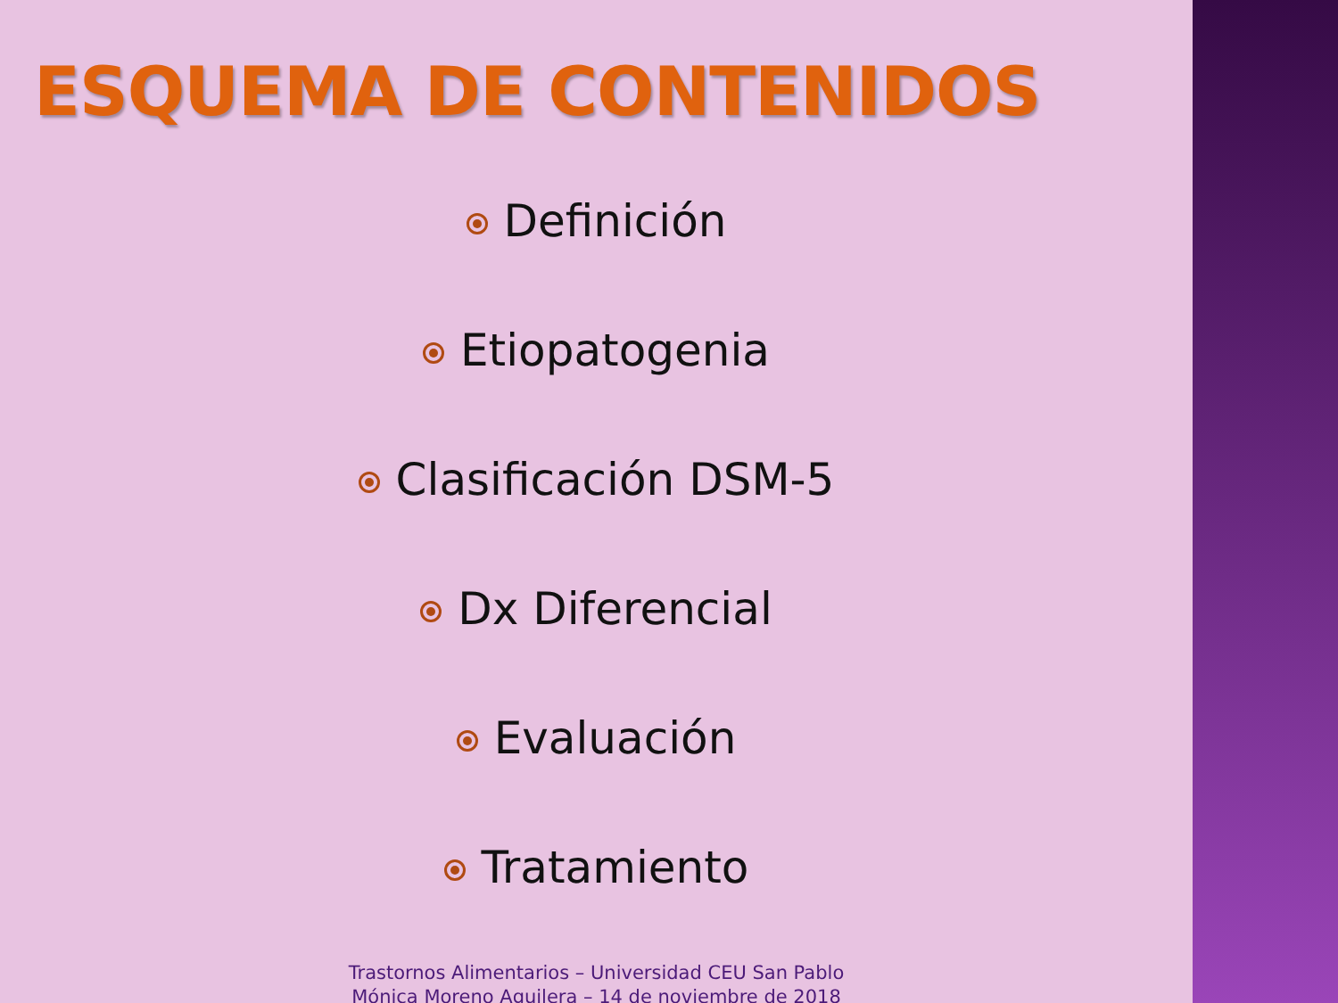ESQUEMA DE CONTENIDOS
Definición
Etiopatogenia
Clasificación DSM-5
Dx Diferencial
Evaluación
Tratamiento
Trastornos Alimentarios – Universidad CEU San Pablo
Mónica Moreno Aguilera – 14 de noviembre de 2018